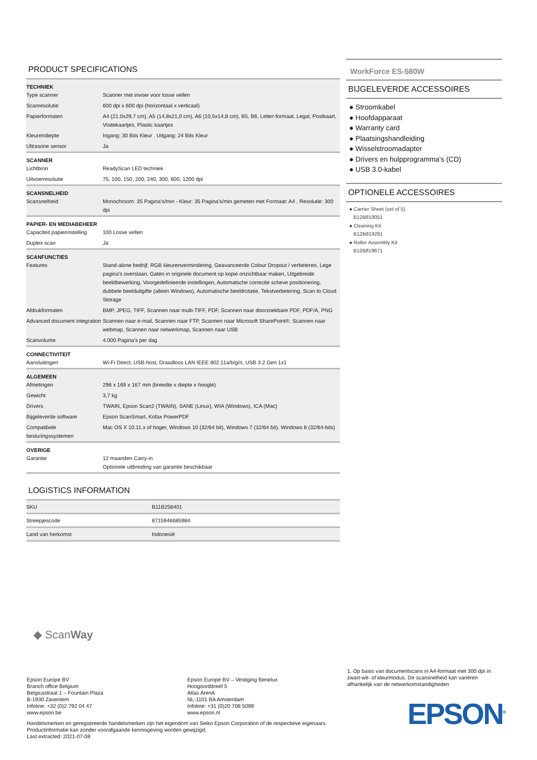PRODUCT SPECIFICATIONS
| TECHNIEK | |
| --- | --- |
| Type scanner | Scanner met invoer voor losse vellen |
| Scanresolutie | 600 dpi x 600 dpi (horizontaal x verticaal) |
| Papierformaten | A4 (21.0x29,7 cm), A5 (14,8x21,0 cm), A6 (10,5x14,8 cm), B5, B6, Letter-formaat, Legal, Postkaart, Visitekaartjes, Plastic kaartjes |
| Kleurendiepte | Ingang: 30 Bits Kleur , Uitgang: 24 Bits Kleur |
| Ultrasone sensor | Ja |
| SCANNER | |
| Lichtbron | ReadyScan LED techniek |
| Uitvoerresolutie | 75, 100, 150, 200, 240, 300, 600, 1200 dpi |
| SCANSNELHEID | |
| Scansnelheid | Monochroom: 35 Pagina's/min - Kleur: 35 Pagina's/min gemeten met Formaat: A4 , Resolutie: 300 dpi |
| PAPIER- EN MEDIABEHEER | |
| Capaciteit papierinstelling | 100 Losse vellen |
| Duplex scan | Ja |
| SCANFUNCTIES | |
| Features | Stand-alone bedrijf, RGB kleurenvermindering, Geavanceerde Colour Dropout / verbeteren, Lege pagina's overslaan, Gaten in originele document op kopie onzichtbaar maken, Uitgebreide beeldbewerking, Voorgedefinieerde instellingen, Automatsche correctie scheve positionering, dubbele beelduitgifte (alleen Windows), Automatische beeldrotatie, Tekstverbetering, Scan to Cloud Storage |
| Afdrukformaten | BMP, JPEG, TIFF, Scannen naar multi-TIFF, PDF, Scannen naar doorzoekbare PDF, PDF/A, PNG |
| Advanced document integration | Scannen naar e-mail, Scannen naar FTP, Scannen naar Microsoft SharePoint®, Scannen naar webmap, Scannen naar netwerkmap, Scannen naar USB |
| Scanvolume | 4.000 Pagina's per dag |
| CONNECTIVITEIT | |
| Aansluitingen | Wi-Fi Direct, USB-host, Draadloos LAN IEEE 802.11a/b/g/n, USB 3.2 Gen 1x1 |
| ALGEMEEN | |
| Afmetingen | 296 x 169 x 167 mm (breedte x diepte x hoogte) |
| Gewicht | 3,7 kg |
| Drivers | TWAIN, Epson Scan2 (TWAIN), SANE (Linux), WIA (Windows), ICA (Mac) |
| Bijgeleverde software | Epson ScanSmart, Kofax PowerPDF |
| Compatibele besturingssystemen | Mac OS X 10.11.x of hoger, Windows 10 (32/64 bit), Windows 7 (32/64 bit), Windows 8 (32/64-bits) |
| OVERIGE | |
| Garantie | 12 maanden Carry-in Optionele uitbreiding van garantie beschikbaar |
LOGISTICS INFORMATION
| SKU | B11B258401 |
| Streepjescode | 8715946685984 |
| Land van herkomst | Indonesië |
WorkForce ES-580W
BIJGELEVERDE ACCESSOIRES
● Stroomkabel
● Hoofdapparaat
● Warranty card
● Plaatsingshandleiding
● Wisselstroomadapter
● Drivers en hulpprogramma's (CD)
● USB 3.0-kabel
OPTIONELE ACCESSOIRES
● Carrier Sheet (set of 5)
B12B819051
● Cleaning Kit
B12B819291
● Roller Assembly Kit
B12B819671
◆ ScanWay
1. Op basis van documentscans in A4-formaat met 300 dpi in zwart-wit- of kleurmodus. De scansnelheid kan variëren afhankelijk van de netwerkomstandigheden
Epson Europe BV
Branch office Belgium
Belgicastraat 1 – Fountain Plaza
B-1930 Zaventem
Infoline: +32 (0)2 792 04 47
www.epson.be
Epson Europe BV – Vestiging Benelux
Hoogoorddreef 5
Atlas ArenA
NL-1101 BA Amsterdam
Infoline: +31 (0)20 708 5099
www.epson.nl
Handelsmerken en geregistreerde handelsmerken zijn het eigendom van Seiko Epson Corporation of de respectieve eigenaars.
Productinformatie kan zonder voorafgaande kennisgeving worden gewijzigd.
Last extracted: 2021-07-08
EPSON<sup>®</sup>